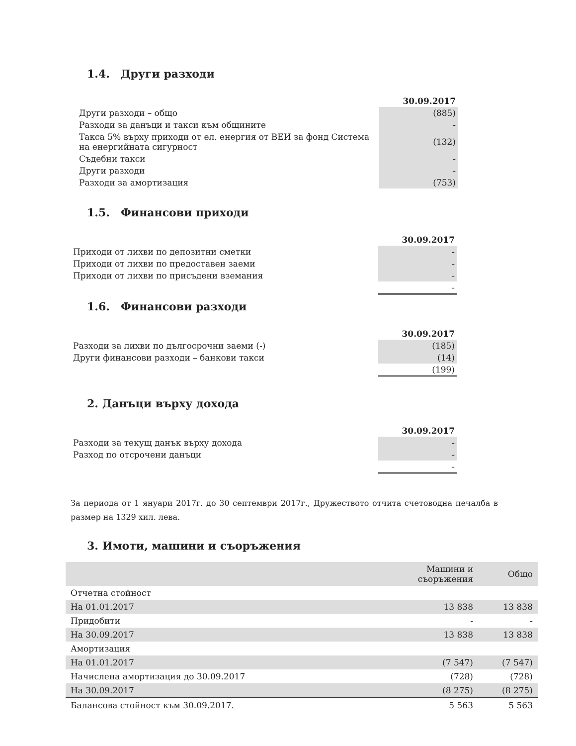1.4. Други разходи
| | 30.09.2017 |
| Други разходи – общо | (885) |
| Разходи за данъци и такси към общините | - |
| Такса 5% върху приходи от ел. енергия от ВЕИ за фонд Система на енергийната сигурност | (132) |
| Съдебни такси | - |
| Други разходи | - |
| Разходи за амортизация | (753) |
1.5. Финансови приходи
| | 30.09.2017 |
| Приходи от лихви по депозитни сметки | - |
| Приходи от лихви по предоставен заеми | - |
| Приходи от лихви по присъдени вземания | - |
| | - |
1.6. Финансови разходи
| | 30.09.2017 |
| Разходи за лихви по дългосрочни заеми (-) | (185) |
| Други финансови разходи – банкови такси | (14) |
| | (199) |
2. Данъци върху дохода
| | 30.09.2017 |
| Разходи за текущ данък върху дохода | - |
| Разход по отсрочени данъци | - |
| | - |
За периода от 1 януари 2017г. до 30 септември 2017г., Дружеството отчита счетоводна печалба в размер на 1329 хил. лева.
3. Имоти, машини и съоръжения
| | Машини и съоръжения | Общо |
| --- | --- | --- |
| Отчетна стойност | | |
| На 01.01.2017 | 13 838 | 13 838 |
| Придобити | - | - |
| На 30.09.2017 | 13 838 | 13 838 |
| Амортизация | | |
| На 01.01.2017 | (7 547) | (7 547) |
| Начислена амортизация до 30.09.2017 | (728) | (728) |
| На 30.09.2017 | (8 275) | (8 275) |
| Балансова стойност към 30.09.2017. | 5 563 | 5 563 |